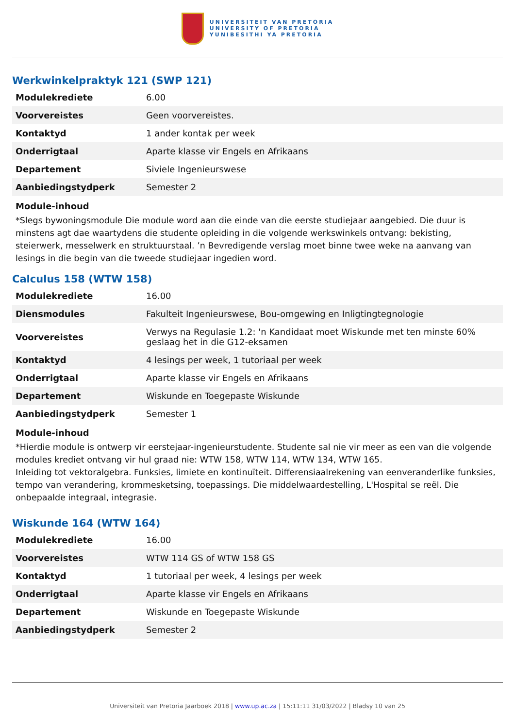UNIVERSITEIT VAN PRETORIA
UNIVERSITY OF PRETORIA
YUNIBESITHI YA PRETORIA
Werkwinkelpraktyk 121 (SWP 121)
| Modulekrediete | 6.00 |
| Voorvereistes | Geen voorvereistes. |
| Kontaktyd | 1 ander kontak per week |
| Onderrigtaal | Aparte klasse vir Engels en Afrikaans |
| Departement | Siviele Ingenieurswese |
| Aanbiedingstydperk | Semester 2 |
Module-inhoud
*Slegs bywoningsmodule Die module word aan die einde van die eerste studiejaar aangebied. Die duur is minstens agt dae waartydens die studente opleiding in die volgende werkswinkels ontvang: bekisting, steierwerk, messelwerk en struktuurstaal. ’n Bevredigende verslag moet binne twee weke na aanvang van lesings in die begin van die tweede studiejaar ingedien word.
Calculus 158 (WTW 158)
| Modulekrediete | 16.00 |
| Diensmodules | Fakulteit Ingenieurswese, Bou-omgewing en Inligtingtegnologie |
| Voorvereistes | Verwys na Regulasie 1.2: 'n Kandidaat moet Wiskunde met ten minste 60% geslaag het in die G12-eksamen |
| Kontaktyd | 4 lesings per week, 1 tutoriaal per week |
| Onderrigtaal | Aparte klasse vir Engels en Afrikaans |
| Departement | Wiskunde en Toegepaste Wiskunde |
| Aanbiedingstydperk | Semester 1 |
Module-inhoud
*Hierdie module is ontwerp vir eerstejaar-ingenieurstudente. Studente sal nie vir meer as een van die volgende modules krediet ontvang vir hul graad nie: WTW 158, WTW 114, WTW 134, WTW 165.
Inleiding tot vektoralgebra. Funksies, limiete en kontinuïteit. Differensiaalrekening van eenveranderlike funksies, tempo van verandering, krommesketsing, toepassings. Die middelwaardestelling, L'Hospital se reël. Die onbepaalde integraal, integrasie.
Wiskunde 164 (WTW 164)
| Modulekrediete | 16.00 |
| Voorvereistes | WTW 114 GS of WTW 158 GS |
| Kontaktyd | 1 tutoriaal per week, 4 lesings per week |
| Onderrigtaal | Aparte klasse vir Engels en Afrikaans |
| Departement | Wiskunde en Toegepaste Wiskunde |
| Aanbiedingstydperk | Semester 2 |
Universiteit van Pretoria Jaarboek 2018 | www.up.ac.za | 15:11:11 31/03/2022 | Bladsy 10 van 25